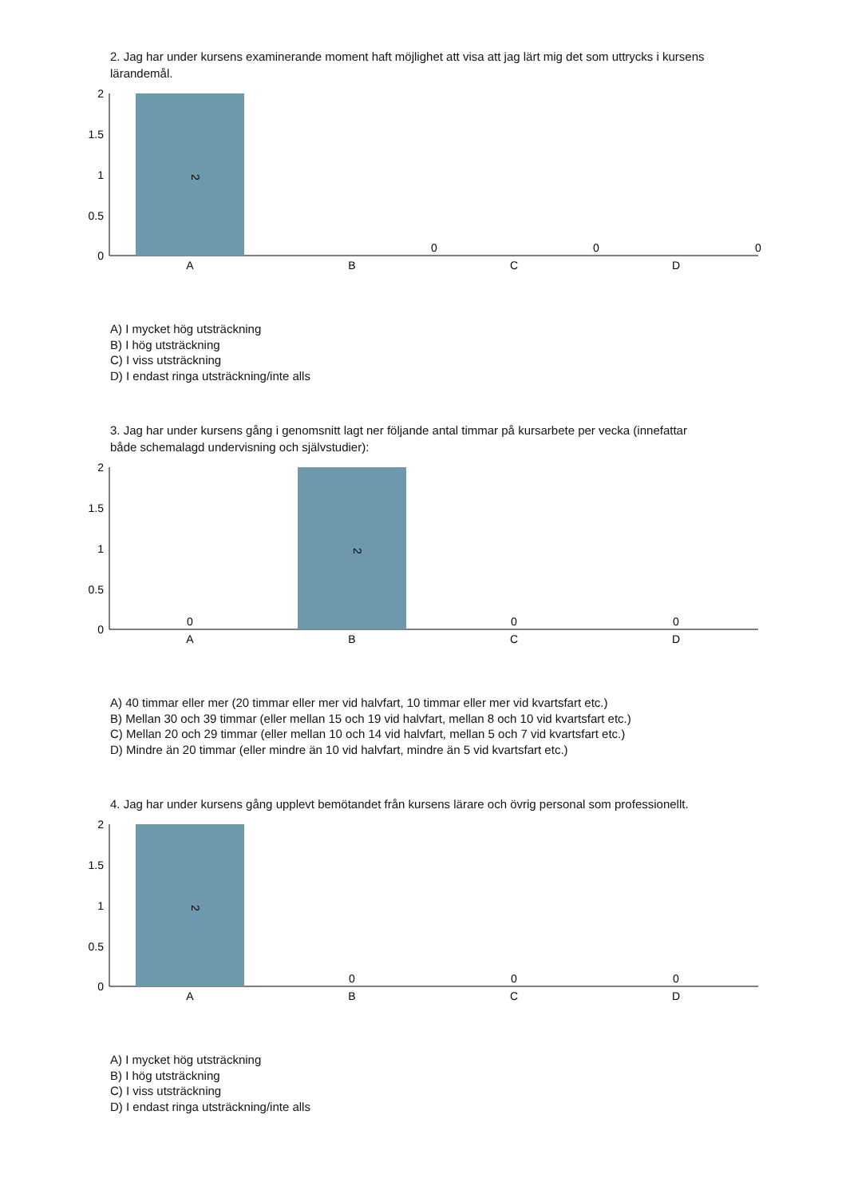2. Jag har under kursens examinerande moment haft möjlighet att visa att jag lärt mig det som uttrycks i kursens lärandemål.
2
1.5
1
0.5
0
2
0
0
0
A
B
C
D
A) I mycket hög utsträckning
B) I hög utsträckning
C) I viss utsträckning
D) I endast ringa utsträckning/inte alls
3. Jag har under kursens gång i genomsnitt lagt ner följande antal timmar på kursarbete per vecka (innefattar både schemalagd undervisning och självstudier):
2
1.5
1
0.5
0
2
0
0
0
A
B
C
D
A) 40 timmar eller mer (20 timmar eller mer vid halvfart, 10 timmar eller mer vid kvartsfart etc.)
B) Mellan 30 och 39 timmar (eller mellan 15 och 19 vid halvfart, mellan 8 och 10 vid kvartsfart etc.)
C) Mellan 20 och 29 timmar (eller mellan 10 och 14 vid halvfart, mellan 5 och 7 vid kvartsfart etc.)
D) Mindre än 20 timmar (eller mindre än 10 vid halvfart, mindre än 5 vid kvartsfart etc.)
4. Jag har under kursens gång upplevt bemötandet från kursens lärare och övrig personal som professionellt.
2
1.5
1
0.5
0
2
0
0
0
A
B
C
D
A) I mycket hög utsträckning
B) I hög utsträckning
C) I viss utsträckning
D) I endast ringa utsträckning/inte alls